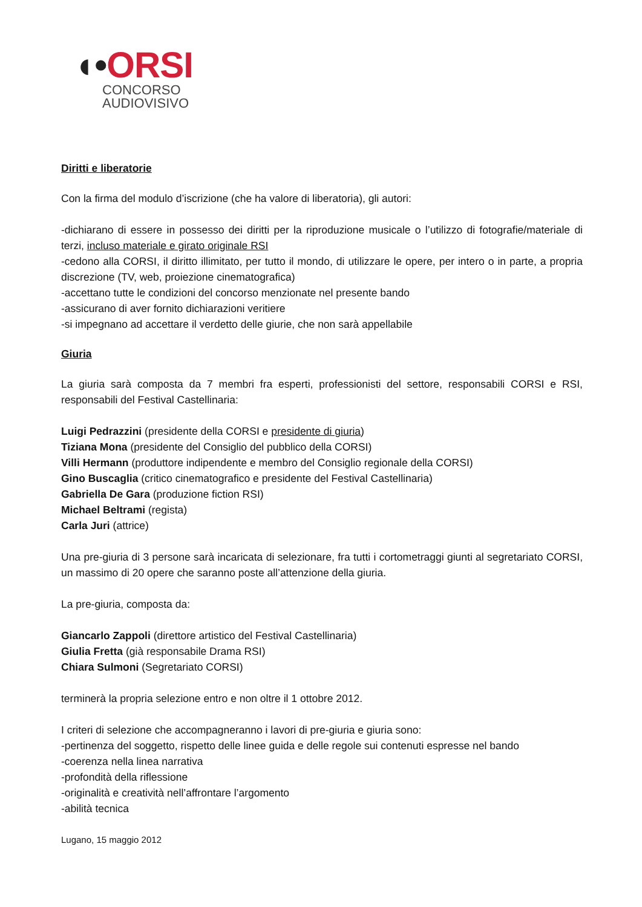◖•ORSI
CONCORSO
AUDIOVISIVO
Diritti e liberatorie
Con la firma del modulo d’iscrizione (che ha valore di liberatoria), gli autori:
-dichiarano di essere in possesso dei diritti per la riproduzione musicale o l’utilizzo di fotografie/materiale di terzi, incluso materiale e girato originale RSI
-cedono alla CORSI, il diritto illimitato, per tutto il mondo, di utilizzare le opere, per intero o in parte, a propria discrezione (TV, web, proiezione cinematografica)
-accettano tutte le condizioni del concorso menzionate nel presente bando
-assicurano di aver fornito dichiarazioni veritiere
-si impegnano ad accettare il verdetto delle giurie, che non sarà appellabile
Giuria
La giuria sarà composta da 7 membri fra esperti, professionisti del settore, responsabili CORSI e RSI, responsabili del Festival Castellinaria:
Luigi Pedrazzini (presidente della CORSI e presidente di giuria)
Tiziana Mona (presidente del Consiglio del pubblico della CORSI)
Villi Hermann (produttore indipendente e membro del Consiglio regionale della CORSI)
Gino Buscaglia (critico cinematografico e presidente del Festival Castellinaria)
Gabriella De Gara (produzione fiction RSI)
Michael Beltrami (regista)
Carla Juri (attrice)
Una pre-giuria di 3 persone sarà incaricata di selezionare, fra tutti i cortometraggi giunti al segretariato CORSI, un massimo di 20 opere che saranno poste all’attenzione della giuria.
La pre-giuria, composta da:
Giancarlo Zappoli (direttore artistico del Festival Castellinaria)
Giulia Fretta (già responsabile Drama RSI)
Chiara Sulmoni (Segretariato CORSI)
terminerà la propria selezione entro e non oltre il 1 ottobre 2012.
I criteri di selezione che accompagneranno i lavori di pre-giuria e giuria sono:
-pertinenza del soggetto, rispetto delle linee guida e delle regole sui contenuti espresse nel bando
-coerenza nella linea narrativa
-profondità della riflessione
-originalità e creatività nell’affrontare l’argomento
-abilità tecnica
Lugano, 15 maggio 2012